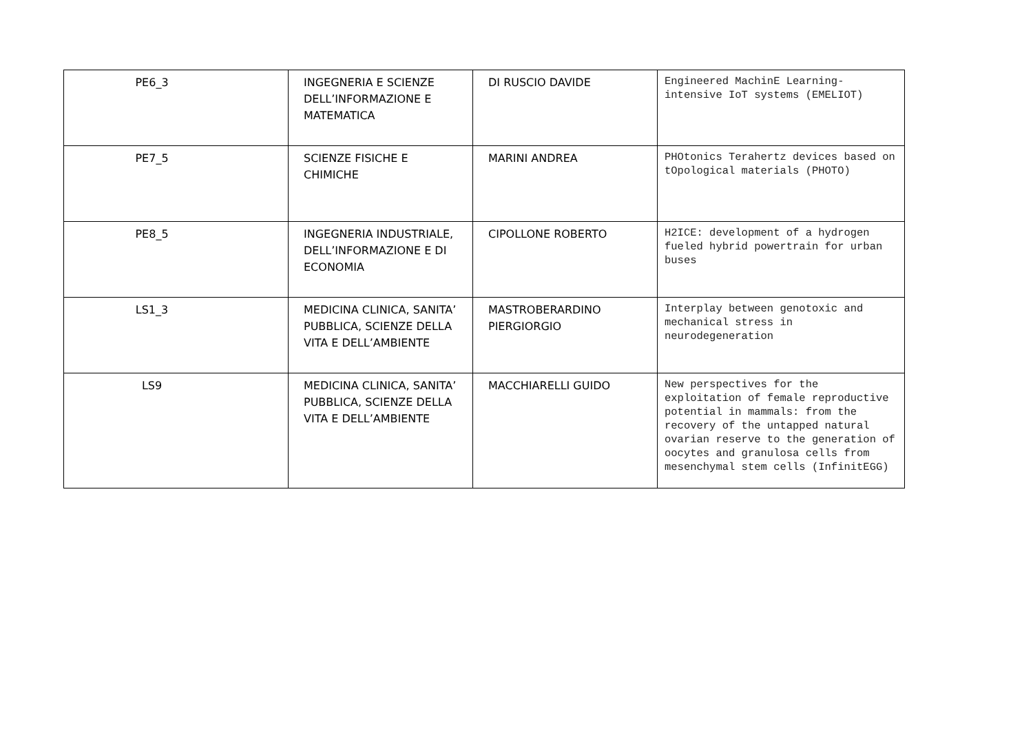| PE6_3 | INGEGNERIA E SCIENZE DELL’INFORMAZIONE E MATEMATICA | DI RUSCIO DAVIDE | Engineered MachinE Learning-intensive IoT systems (EMELIOT) |
| PE7_5 | SCIENZE FISICHE E CHIMICHE | MARINI ANDREA | PHOtonics Terahertz devices based on tOpological materials (PHOTO) |
| PE8_5 | INGEGNERIA INDUSTRIALE, DELL’INFORMAZIONE E DI ECONOMIA | CIPOLLONE ROBERTO | H2ICE: development of a hydrogen fueled hybrid powertrain for urban buses |
| LS1_3 | MEDICINA CLINICA, SANITA’ PUBBLICA, SCIENZE DELLA VITA E DELL’AMBIENTE | MASTROBERARDINO PIERGIORGIO | Interplay between genotoxic and mechanical stress in neurodegeneration |
| LS9 | MEDICINA CLINICA, SANITA’ PUBBLICA, SCIENZE DELLA VITA E DELL’AMBIENTE | MACCHIARELLI GUIDO | New perspectives for the exploitation of female reproductive potential in mammals: from the recovery of the untapped natural ovarian reserve to the generation of oocytes and granulosa cells from mesenchymal stem cells (InfinitEGG) |